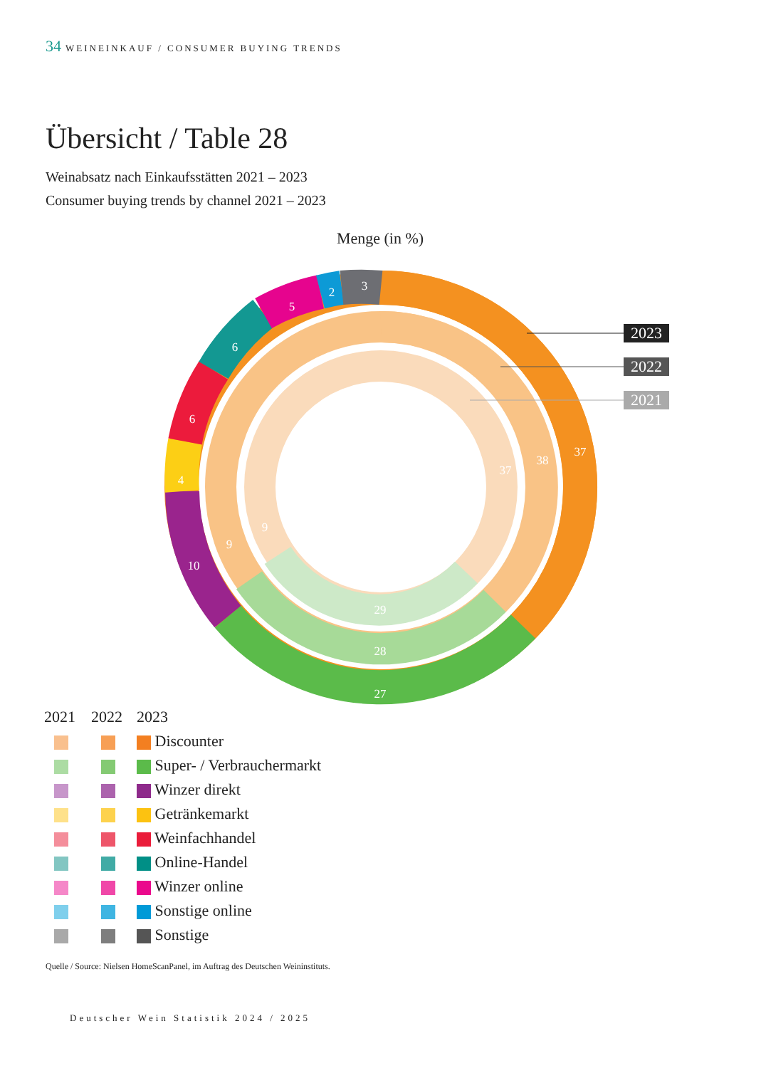34 WEINEINKAUF / CONSUMER BUYING TRENDS
Übersicht / Table 28
Weinabsatz nach Einkaufsstätten 2021 – 2023
Consumer buying trends by channel 2021 – 2023
Menge (in %)
37
38
37
27
28
29
10
9
9
3
2
5
6
6
4
2023
2022
2021
| 2021 | 2022 | 2023 |
| | | Discounter |
| | | Super- / Verbrauchermarkt |
| | | Winzer direkt |
| | | Getränkemarkt |
| | | Weinfachhandel |
| | | Online-Handel |
| | | Winzer online |
| | | Sonstige online |
| | | Sonstige |
Quelle / Source: Nielsen HomeScanPanel, im Auftrag des Deutschen Weininstituts.
Deutscher Wein Statistik 2024 / 2025